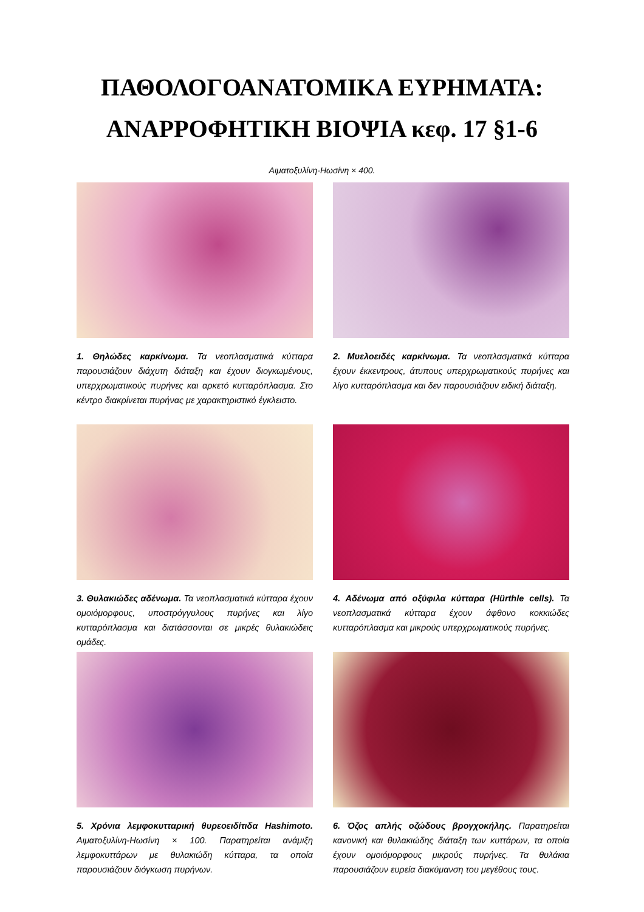ΠΑΘΟΛΟΓΟΑΝΑΤΟΜΙΚΑ ΕΥΡΗΜΑΤΑ:
ΑΝΑΡΡΟΦΗΤΙΚΗ ΒΙΟΨΙΑ κεφ. 17 §1-6
Αιματοξυλίνη-Ηωσίνη × 400.
1. Θηλώδες καρκίνωμα. Τα νεοπλασματικά κύτταρα παρουσιάζουν διάχυτη διάταξη και έχουν διογκωμένους, υπερχρωματικούς πυρήνες και αρκετό κυτταρόπλασμα. Στο κέντρο διακρίνεται πυρήνας με χαρακτηριστικό έγκλειστο.
2. Μυελοειδές καρκίνωμα. Τα νεοπλασματικά κύτταρα έχουν έκκεντρους, άτυπους υπερχρωματικούς πυρήνες και λίγο κυτταρόπλασμα και δεν παρουσιάζουν ειδική διάταξη.
3. Θυλακιώδες αδένωμα. Τα νεοπλασματικά κύτταρα έχουν ομοιόμορφους, υποστρόγγυλους πυρήνες και λίγο κυτταρόπλασμα και διατάσσονται σε μικρές θυλακιώδεις ομάδες.
4. Αδένωμα από οξύφιλα κύτταρα (Hürthle cells). Τα νεοπλασματικά κύτταρα έχουν άφθονο κοκκιώδες κυτταρόπλασμα και μικρούς υπερχρωματικούς πυρήνες.
5. Χρόνια λεμφοκυτταρική θυρεοειδίτιδα Hashimoto. Αιματοξυλίνη-Ηωσίνη × 100. Παρατηρείται ανάμιξη λεμφοκυττάρων με θυλακιώδη κύτταρα, τα οποία παρουσιάζουν διόγκωση πυρήνων.
6. Όζος απλής οζώδους βρογχοκήλης. Παρατηρείται κανονική και θυλακιώδης διάταξη των κυττάρων, τα οποία έχουν ομοιόμορφους μικρούς πυρήνες. Τα θυλάκια παρουσιάζουν ευρεία διακύμανση του μεγέθους τους.